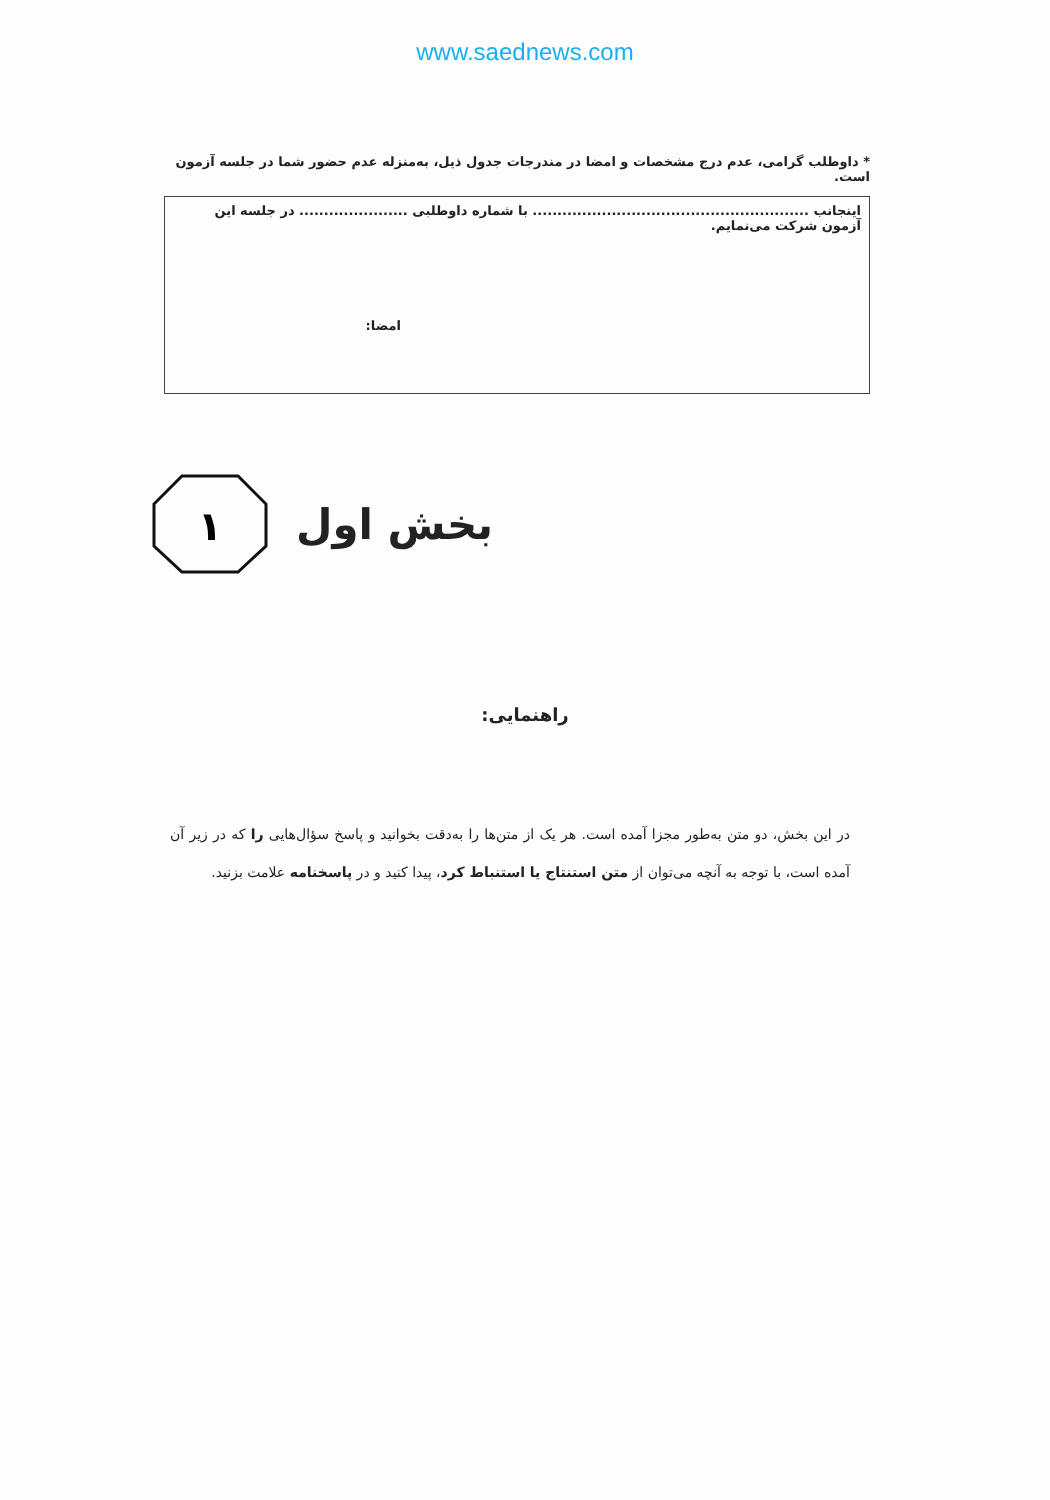www.saednews.com
* داوطلب گرامی، عدم درج مشخصات و امضا در مندرجات جدول ذیل، به‌منزله عدم حضور شما در جلسه آزمون است.
اینجانب ........................................................ با شماره داوطلبی ...................... در جلسه این آزمون شرکت می‌نمایم.
امضا:
۱
بخش اول
راهنمایی:
در این بخش، دو متن به‌طور مجزا آمده است. هر یک از متن‌ها را به‌دقت بخوانید و پاسخ سؤال‌هایی را که در زیر آن آمده است، با توجه به آنچه می‌توان از متن استنتاج یا استنباط کرد، پیدا کنید و در پاسخنامه علامت بزنید.